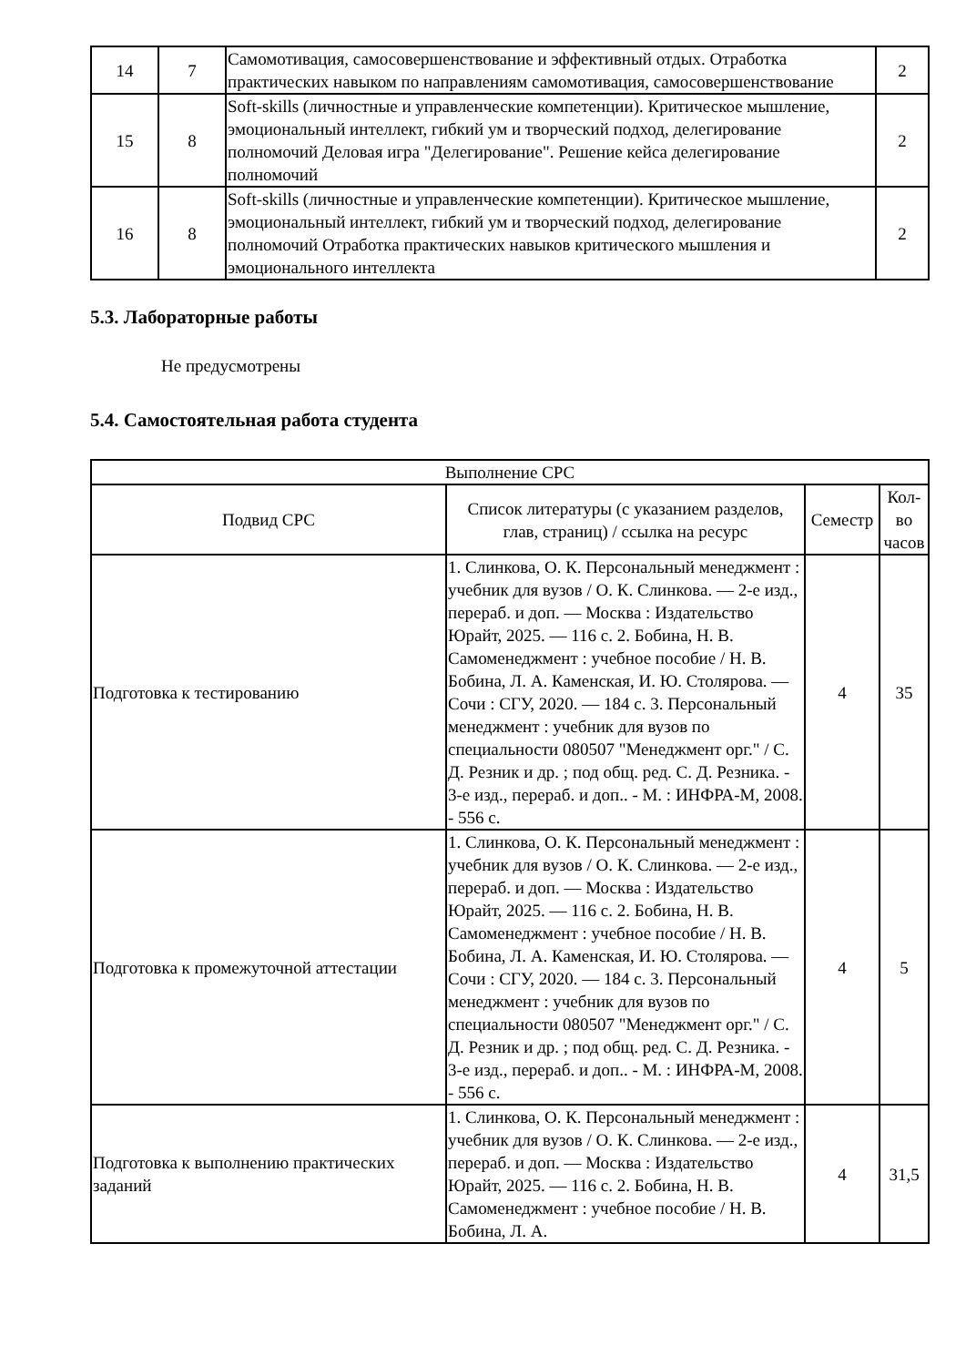| 14 | 7 | Самомотивация, самосовершенствование и эффективный отдых. Отработка практических навыком по направлениям самомотивация, самосовершенствование | 2 |
| 15 | 8 | Soft-skills (личностные и управленческие компетенции). Критическое мышление, эмоциональный интеллект, гибкий ум и творческий подход, делегирование полномочий Деловая игра "Делегирование". Решение кейса делегирование полномочий | 2 |
| 16 | 8 | Soft-skills (личностные и управленческие компетенции). Критическое мышление, эмоциональный интеллект, гибкий ум и творческий подход, делегирование полномочий Отработка практических навыков критического мышления и эмоционального интеллекта | 2 |
5.3. Лабораторные работы
Не предусмотрены
5.4. Самостоятельная работа студента
| Выполнение СРС | | | |
| --- | --- | --- | --- |
| Подвид СРС | Список литературы (с указанием разделов, глав, страниц) / ссылка на ресурс | Семестр | Кол-во часов |
| Подготовка к тестированию | 1. Слинкова, О. К. Персональный менеджмент : учебник для вузов / О. К. Слинкова. — 2-е изд., перераб. и доп. — Москва : Издательство Юрайт, 2025. — 116 с. 2. Бобина, Н. В. Самоменеджмент : учебное пособие / Н. В. Бобина, Л. А. Каменская, И. Ю. Столярова. — Сочи : СГУ, 2020. — 184 с. 3. Персональный менеджмент : учебник для вузов по специальности 080507 "Менеджмент орг." / С. Д. Резник и др. ; под общ. ред. С. Д. Резника. - 3-е изд., перераб. и доп.. - М. : ИНФРА-М, 2008. - 556 с. | 4 | 35 |
| Подготовка к промежуточной аттестации | 1. Слинкова, О. К. Персональный менеджмент : учебник для вузов / О. К. Слинкова. — 2-е изд., перераб. и доп. — Москва : Издательство Юрайт, 2025. — 116 с. 2. Бобина, Н. В. Самоменеджмент : учебное пособие / Н. В. Бобина, Л. А. Каменская, И. Ю. Столярова. — Сочи : СГУ, 2020. — 184 с. 3. Персональный менеджмент : учебник для вузов по специальности 080507 "Менеджмент орг." / С. Д. Резник и др. ; под общ. ред. С. Д. Резника. - 3-е изд., перераб. и доп.. - М. : ИНФРА-М, 2008. - 556 с. | 4 | 5 |
| Подготовка к выполнению практических заданий | 1. Слинкова, О. К. Персональный менеджмент : учебник для вузов / О. К. Слинкова. — 2-е изд., перераб. и доп. — Москва : Издательство Юрайт, 2025. — 116 с. 2. Бобина, Н. В. Самоменеджмент : учебное пособие / Н. В. Бобина, Л. А. | 4 | 31,5 |